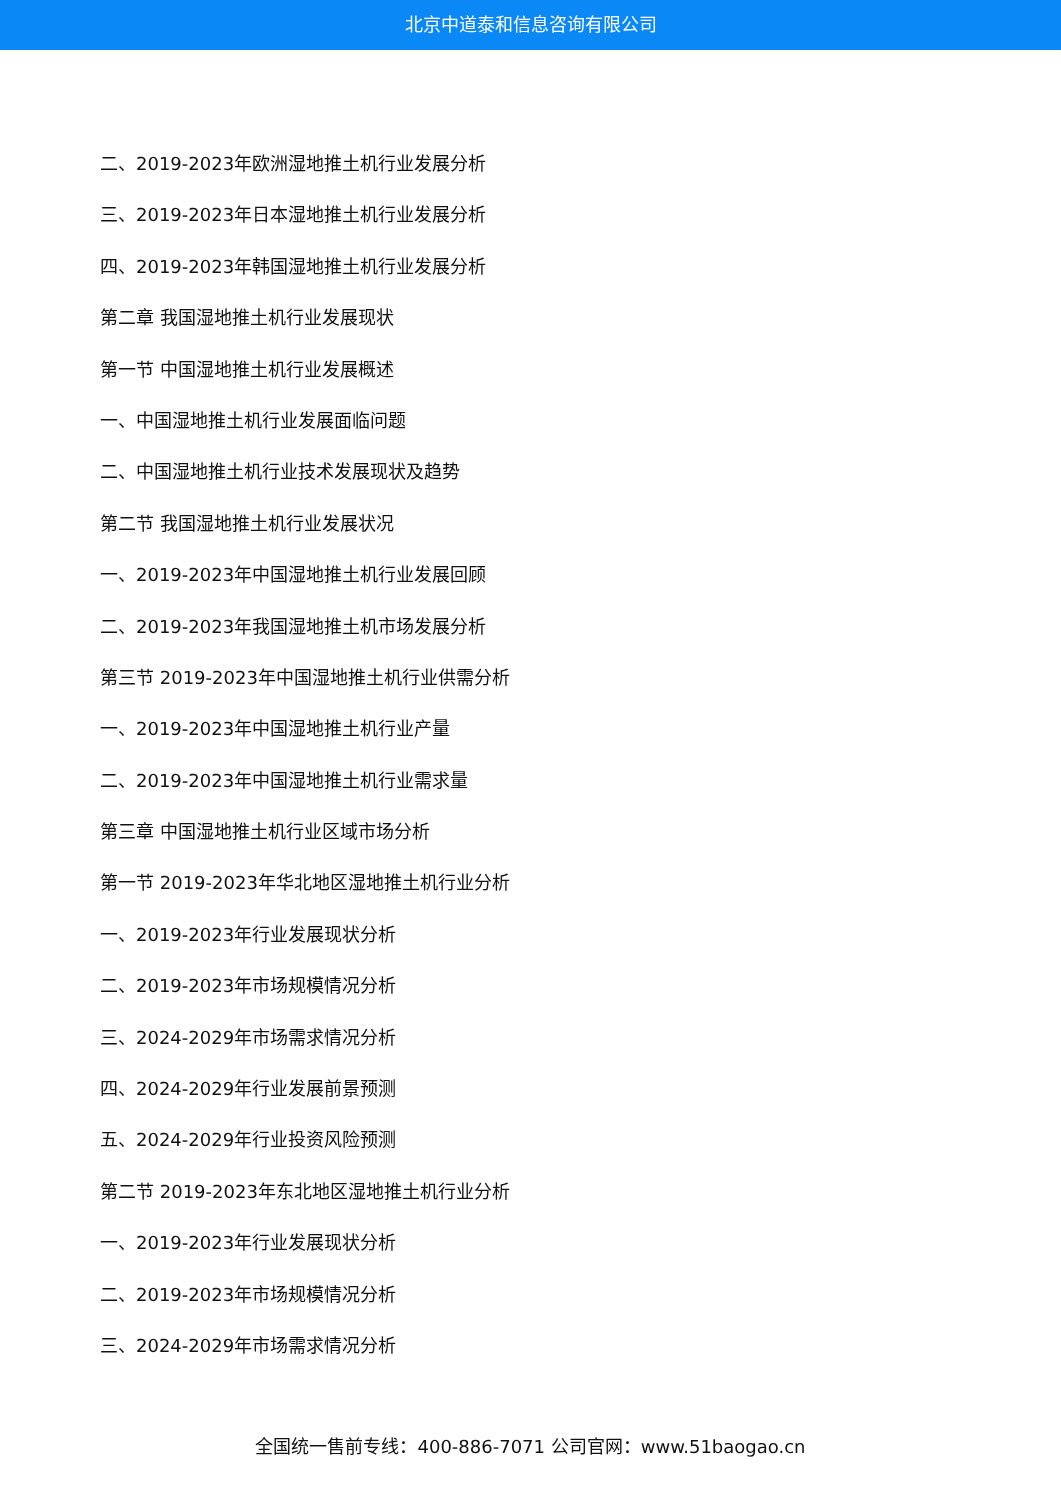北京中道泰和信息咨询有限公司
二、2019-2023年欧洲湿地推土机行业发展分析
三、2019-2023年日本湿地推土机行业发展分析
四、2019-2023年韩国湿地推土机行业发展分析
第二章 我国湿地推土机行业发展现状
第一节 中国湿地推土机行业发展概述
一、中国湿地推土机行业发展面临问题
二、中国湿地推土机行业技术发展现状及趋势
第二节 我国湿地推土机行业发展状况
一、2019-2023年中国湿地推土机行业发展回顾
二、2019-2023年我国湿地推土机市场发展分析
第三节 2019-2023年中国湿地推土机行业供需分析
一、2019-2023年中国湿地推土机行业产量
二、2019-2023年中国湿地推土机行业需求量
第三章 中国湿地推土机行业区域市场分析
第一节 2019-2023年华北地区湿地推土机行业分析
一、2019-2023年行业发展现状分析
二、2019-2023年市场规模情况分析
三、2024-2029年市场需求情况分析
四、2024-2029年行业发展前景预测
五、2024-2029年行业投资风险预测
第二节 2019-2023年东北地区湿地推土机行业分析
一、2019-2023年行业发展现状分析
二、2019-2023年市场规模情况分析
三、2024-2029年市场需求情况分析
全国统一售前专线：400-886-7071 公司官网：www.51baogao.cn